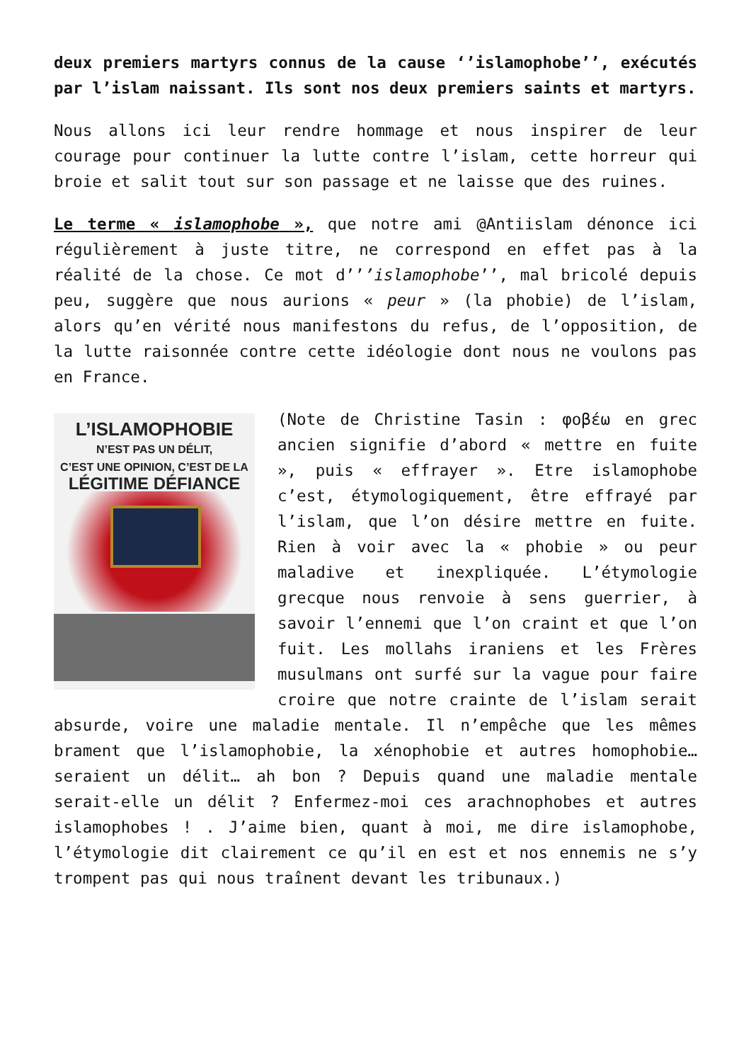deux premiers martyrs connus de la cause ‘’islamophobe’’, exécutés par l’islam naissant. Ils sont nos deux premiers saints et martyrs.
Nous allons ici leur rendre hommage et nous inspirer de leur courage pour continuer la lutte contre l’islam, cette horreur qui broie et salit tout sur son passage et ne laisse que des ruines.
Le terme « islamophobe », que notre ami @Antiislam dénonce ici régulièrement à juste titre, ne correspond en effet pas à la réalité de la chose. Ce mot d’’’islamophobe’’, mal bricolé depuis peu, suggère que nous aurions « peur » (la phobie) de l’islam, alors qu’en vérité nous manifestons du refus, de l’opposition, de la lutte raisonnée contre cette idéologie dont nous ne voulons pas en France.
L’ISLAMOPHOBIE
N’EST PAS UN DÉLIT,
C’EST UNE OPINION, C’EST DE LA
LÉGITIME DÉFIANCE
(Note de Christine Tasin : φοβέω en grec ancien signifie d’abord « mettre en fuite », puis « effrayer ». Etre islamophobe c’est, étymologiquement, être effrayé par l’islam, que l’on désire mettre en fuite. Rien à voir avec la « phobie » ou peur maladive et inexpliquée. L’étymologie grecque nous renvoie à sens guerrier, à savoir l’ennemi que l’on craint et que l’on fuit. Les mollahs iraniens et les Frères musulmans ont surfé sur la vague pour faire croire que notre crainte de l’islam serait absurde, voire une maladie mentale. Il n’empêche que les mêmes brament que l’islamophobie, la xénophobie et autres homophobie… seraient un délit… ah bon ? Depuis quand une maladie mentale serait-elle un délit ? Enfermez-moi ces arachnophobes et autres islamophobes ! . J’aime bien, quant à moi, me dire islamophobe, l’étymologie dit clairement ce qu’il en est et nos ennemis ne s’y trompent pas qui nous traînent devant les tribunaux.)